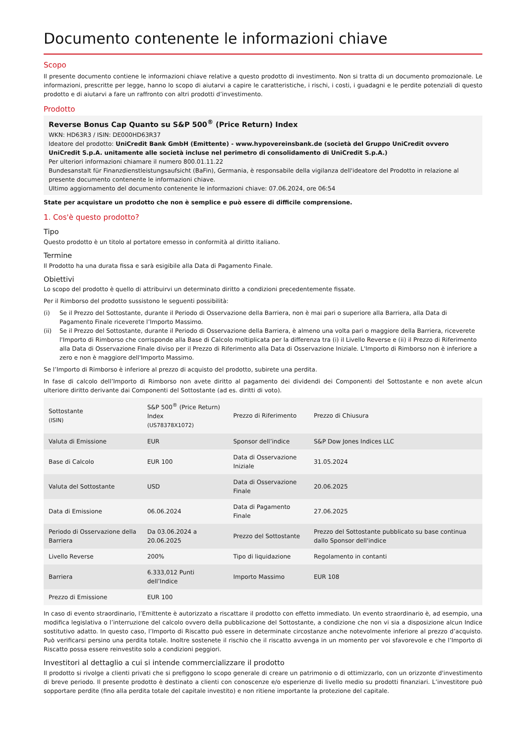Documento contenente le informazioni chiave
Scopo
Il presente documento contiene le informazioni chiave relative a questo prodotto di investimento. Non si tratta di un documento promozionale. Le informazioni, prescritte per legge, hanno lo scopo di aiutarvi a capire le caratteristiche, i rischi, i costi, i guadagni e le perdite potenziali di questo prodotto e di aiutarvi a fare un raffronto con altri prodotti d’investimento.
Prodotto
Reverse Bonus Cap Quanto su S&P 500<sup>®</sup> (Price Return) Index
WKN: HD63R3 / ISIN: DE000HD63R37
Ideatore del prodotto: UniCredit Bank GmbH (Emittente) - www.hypovereinsbank.de (società del Gruppo UniCredit ovvero UniCredit S.p.A. unitamente alle società incluse nel perimetro di consolidamento di UniCredit S.p.A.)
Per ulteriori informazioni chiamare il numero 800.01.11.22
Bundesanstalt für Finanzdienstleistungsaufsicht (BaFin), Germania, è responsabile della vigilanza dell'ideatore del Prodotto in relazione al presente documento contenente le informazioni chiave.
Ultimo aggiornamento del documento contenente le informazioni chiave: 07.06.2024, ore 06:54
State per acquistare un prodotto che non è semplice e può essere di difficile comprensione.
1. Cos'è questo prodotto?
Tipo
Questo prodotto è un titolo al portatore emesso in conformità al diritto italiano.
Termine
Il Prodotto ha una durata fissa e sarà esigibile alla Data di Pagamento Finale.
Obiettivi
Lo scopo del prodotto è quello di attribuirvi un determinato diritto a condizioni precedentemente fissate.
Per il Rimborso del prodotto sussistono le seguenti possibilità:
(i) Se il Prezzo del Sottostante, durante il Periodo di Osservazione della Barriera, non è mai pari o superiore alla Barriera, alla Data di Pagamento Finale riceverete l’Importo Massimo.
(ii) Se il Prezzo del Sottostante, durante il Periodo di Osservazione della Barriera, è almeno una volta pari o maggiore della Barriera, riceverete l'Importo di Rimborso che corrisponde alla Base di Calcolo moltiplicata per la differenza tra (i) il Livello Reverse e (ii) il Prezzo di Riferimento alla Data di Osservazione Finale diviso per il Prezzo di Riferimento alla Data di Osservazione Iniziale. L'Importo di Rimborso non è inferiore a zero e non è maggiore dell'Importo Massimo.
Se l’Importo di Rimborso è inferiore al prezzo di acquisto del prodotto, subirete una perdita.
In fase di calcolo dell’Importo di Rimborso non avete diritto al pagamento dei dividendi dei Componenti del Sottostante e non avete alcun ulteriore diritto derivante dai Componenti del Sottostante (ad es. diritti di voto).
| Sottostante (ISIN) | S&P 500<sup>®</sup> (Price Return) Index (US78378X1072) | Prezzo di Riferimento | Prezzo di Chiusura |
| Valuta di Emissione | EUR | Sponsor dell’indice | S&P Dow Jones Indices LLC |
| Base di Calcolo | EUR 100 | Data di Osservazione Iniziale | 31.05.2024 |
| Valuta del Sottostante | USD | Data di Osservazione Finale | 20.06.2025 |
| Data di Emissione | 06.06.2024 | Data di Pagamento Finale | 27.06.2025 |
| Periodo di Osservazione della Barriera | Da 03.06.2024 a 20.06.2025 | Prezzo del Sottostante | Prezzo del Sottostante pubblicato su base continua dallo Sponsor dell'indice |
| Livello Reverse | 200% | Tipo di liquidazione | Regolamento in contanti |
| Barriera | 6.333,012 Punti dell’Indice | Importo Massimo | EUR 108 |
| Prezzo di Emissione | EUR 100 | | |
In caso di evento straordinario, l’Emittente è autorizzato a riscattare il prodotto con effetto immediato. Un evento straordinario è, ad esempio, una modifica legislativa o l’interruzione del calcolo ovvero della pubblicazione del Sottostante, a condizione che non vi sia a disposizione alcun Indice sostitutivo adatto. In questo caso, l’Importo di Riscatto può essere in determinate circostanze anche notevolmente inferiore al prezzo d’acquisto. Può verificarsi persino una perdita totale. Inoltre sostenete il rischio che il riscatto avvenga in un momento per voi sfavorevole e che l’Importo di Riscatto possa essere reinvestito solo a condizioni peggiori.
Investitori al dettaglio a cui si intende commercializzare il prodotto
Il prodotto si rivolge a clienti privati che si prefiggono lo scopo generale di creare un patrimonio o di ottimizzarlo, con un orizzonte d'investimento di breve periodo. Il presente prodotto è destinato a clienti con conoscenze e/o esperienze di livello medio su prodotti finanziari. L’investitore può sopportare perdite (fino alla perdita totale del capitale investito) e non ritiene importante la protezione del capitale.